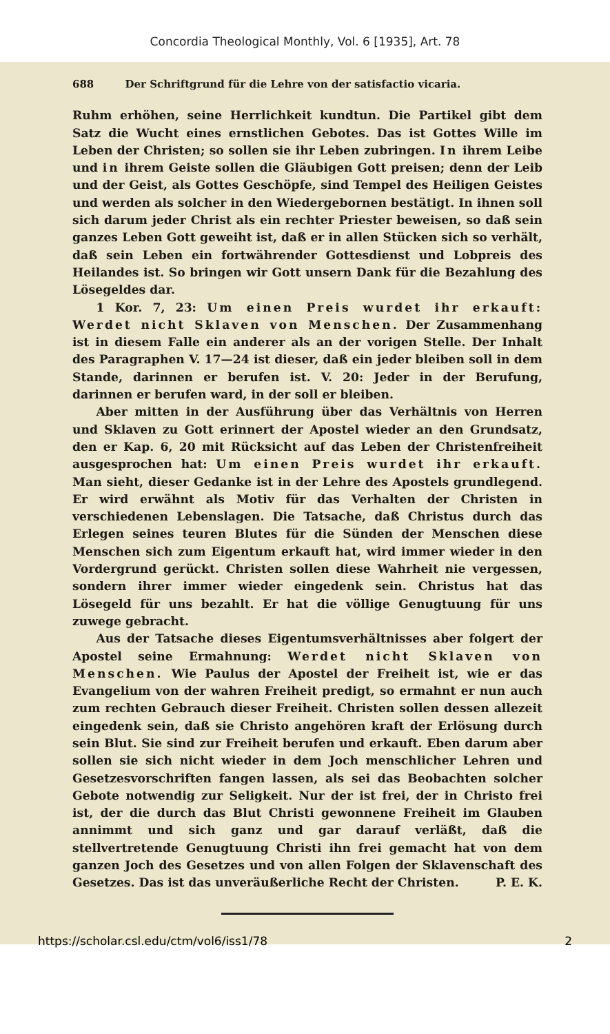Concordia Theological Monthly, Vol. 6 [1935], Art. 78
688 Der Schriftgrund für die Lehre von der satisfactio vicaria.
Ruhm erhöhen, seine Herrlichkeit kundtun. Die Partikel gibt dem Satz die Wucht eines ernstlichen Gebotes. Das ist Gottes Wille im Leben der Christen; so sollen sie ihr Leben zubringen. In ihrem Leibe und in ihrem Geiste sollen die Gläubigen Gott preisen; denn der Leib und der Geist, als Gottes Geschöpfe, sind Tempel des Heiligen Geistes und werden als solcher in den Wiedergebornen bestätigt. In ihnen soll sich darum jeder Christ als ein rechter Priester beweisen, so daß sein ganzes Leben Gott geweiht ist, daß er in allen Stücken sich so verhält, daß sein Leben ein fortwährender Gottesdienst und Lobpreis des Heilandes ist. So bringen wir Gott unsern Dank für die Bezahlung des Lösegeldes dar.
1 Kor. 7, 23: Um einen Preis wurdet ihr erkauft: Werdet nicht Sklaven von Menschen. Der Zusammenhang ist in diesem Falle ein anderer als an der vorigen Stelle. Der Inhalt des Paragraphen V. 17—24 ist dieser, daß ein jeder bleiben soll in dem Stande, darinnen er berufen ist. V. 20: Jeder in der Berufung, darinnen er berufen ward, in der soll er bleiben.
Aber mitten in der Ausführung über das Verhältnis von Herren und Sklaven zu Gott erinnert der Apostel wieder an den Grundsatz, den er Kap. 6, 20 mit Rücksicht auf das Leben der Christenfreiheit ausgesprochen hat: Um einen Preis wurdet ihr erkauft. Man sieht, dieser Gedanke ist in der Lehre des Apostels grundlegend. Er wird erwähnt als Motiv für das Verhalten der Christen in verschiedenen Lebenslagen. Die Tatsache, daß Christus durch das Erlegen seines teuren Blutes für die Sünden der Menschen diese Menschen sich zum Eigentum erkauft hat, wird immer wieder in den Vordergrund gerückt. Christen sollen diese Wahrheit nie vergessen, sondern ihrer immer wieder eingedenk sein. Christus hat das Lösegeld für uns bezahlt. Er hat die völlige Genugtuung für uns zuwege gebracht.
Aus der Tatsache dieses Eigentumsverhältnisses aber folgert der Apostel seine Ermahnung: Werdet nicht Sklaven von Menschen. Wie Paulus der Apostel der Freiheit ist, wie er das Evangelium von der wahren Freiheit predigt, so ermahnt er nun auch zum rechten Gebrauch dieser Freiheit. Christen sollen dessen allezeit eingedenk sein, daß sie Christo angehören kraft der Erlösung durch sein Blut. Sie sind zur Freiheit berufen und erkauft. Eben darum aber sollen sie sich nicht wieder in dem Joch menschlicher Lehren und Gesetzesvorschriften fangen lassen, als sei das Beobachten solcher Gebote notwendig zur Seligkeit. Nur der ist frei, der in Christo frei ist, der die durch das Blut Christi gewonnene Freiheit im Glauben annimmt und sich ganz und gar darauf verläßt, daß die stellvertretende Genugtuung Christi ihn frei gemacht hat von dem ganzen Joch des Gesetzes und von allen Folgen der Sklavenschaft des Gesetzes. Das ist das unveräußerliche Recht der Christen. P. E. K.
https://scholar.csl.edu/ctm/vol6/iss1/78 2